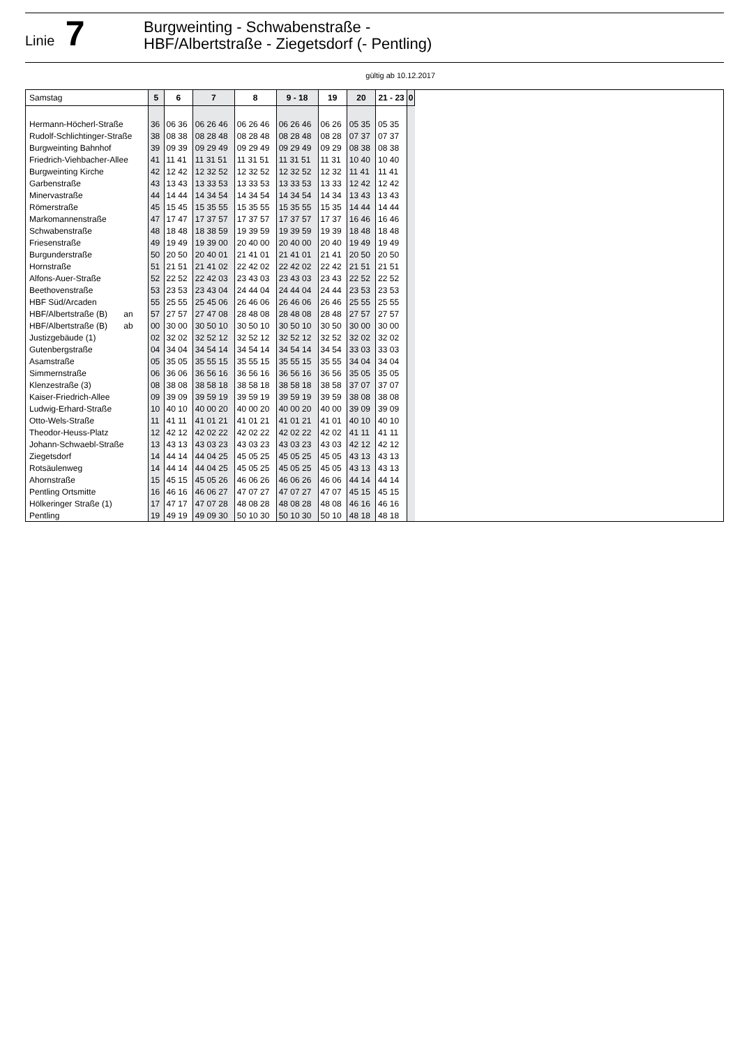Linie 7
Burgweinting - Schwabenstraße -
HBF/Albertstraße - Ziegetsdorf (- Pentling)
gültig ab 10.12.2017
| Samstag | 5 | 6 | 7 | 8 | 9 - 18 | 19 | 20 | 21 - 23 | 0 | |
| --- | --- | --- | --- | --- | --- | --- | --- | --- | --- | --- |
| Hermann-Höcherl-Straße | 36 | 06 36 | 06 26 46 | 06 26 46 | 06 26 46 | 06 26 | 05 35 | 05 35 | | |
| Rudolf-Schlichtinger-Straße | 38 | 08 38 | 08 28 48 | 08 28 48 | 08 28 48 | 08 28 | 07 37 | 07 37 | | |
| Burgweinting Bahnhof | 39 | 09 39 | 09 29 49 | 09 29 49 | 09 29 49 | 09 29 | 08 38 | 08 38 | | |
| Friedrich-Viehbacher-Allee | 41 | 11 41 | 11 31 51 | 11 31 51 | 11 31 51 | 11 31 | 10 40 | 10 40 | | |
| Burgweinting Kirche | 42 | 12 42 | 12 32 52 | 12 32 52 | 12 32 52 | 12 32 | 11 41 | 11 41 | | |
| Garbenstraße | 43 | 13 43 | 13 33 53 | 13 33 53 | 13 33 53 | 13 33 | 12 42 | 12 42 | | |
| Minervastraße | 44 | 14 44 | 14 34 54 | 14 34 54 | 14 34 54 | 14 34 | 13 43 | 13 43 | | |
| Römerstraße | 45 | 15 45 | 15 35 55 | 15 35 55 | 15 35 55 | 15 35 | 14 44 | 14 44 | | |
| Markomannenstraße | 47 | 17 47 | 17 37 57 | 17 37 57 | 17 37 57 | 17 37 | 16 46 | 16 46 | | |
| Schwabenstraße | 48 | 18 48 | 18 38 59 | 19 39 59 | 19 39 59 | 19 39 | 18 48 | 18 48 | | |
| Friesenstraße | 49 | 19 49 | 19 39 00 | 20 40 00 | 20 40 00 | 20 40 | 19 49 | 19 49 | | |
| Burgunderstraße | 50 | 20 50 | 20 40 01 | 21 41 01 | 21 41 01 | 21 41 | 20 50 | 20 50 | | |
| Hornstraße | 51 | 21 51 | 21 41 02 | 22 42 02 | 22 42 02 | 22 42 | 21 51 | 21 51 | | |
| Alfons-Auer-Straße | 52 | 22 52 | 22 42 03 | 23 43 03 | 23 43 03 | 23 43 | 22 52 | 22 52 | | |
| Beethovenstraße | 53 | 23 53 | 23 43 04 | 24 44 04 | 24 44 04 | 24 44 | 23 53 | 23 53 | | |
| HBF Süd/Arcaden | 55 | 25 55 | 25 45 06 | 26 46 06 | 26 46 06 | 26 46 | 25 55 | 25 55 | | |
| HBF/Albertstraße (B) an | 57 | 27 57 | 27 47 08 | 28 48 08 | 28 48 08 | 28 48 | 27 57 | 27 57 | | |
| HBF/Albertstraße (B) ab | 00 | 30 00 | 30 50 10 | 30 50 10 | 30 50 10 | 30 50 | 30 00 | 30 00 | | |
| Justizgebäude (1) | 02 | 32 02 | 32 52 12 | 32 52 12 | 32 52 12 | 32 52 | 32 02 | 32 02 | | |
| Gutenbergstraße | 04 | 34 04 | 34 54 14 | 34 54 14 | 34 54 14 | 34 54 | 33 03 | 33 03 | | |
| Asamstraße | 05 | 35 05 | 35 55 15 | 35 55 15 | 35 55 15 | 35 55 | 34 04 | 34 04 | | |
| Simmernstraße | 06 | 36 06 | 36 56 16 | 36 56 16 | 36 56 16 | 36 56 | 35 05 | 35 05 | | |
| Klenzestraße (3) | 08 | 38 08 | 38 58 18 | 38 58 18 | 38 58 18 | 38 58 | 37 07 | 37 07 | | |
| Kaiser-Friedrich-Allee | 09 | 39 09 | 39 59 19 | 39 59 19 | 39 59 19 | 39 59 | 38 08 | 38 08 | | |
| Ludwig-Erhard-Straße | 10 | 40 10 | 40 00 20 | 40 00 20 | 40 00 20 | 40 00 | 39 09 | 39 09 | | |
| Otto-Wels-Straße | 11 | 41 11 | 41 01 21 | 41 01 21 | 41 01 21 | 41 01 | 40 10 | 40 10 | | |
| Theodor-Heuss-Platz | 12 | 42 12 | 42 02 22 | 42 02 22 | 42 02 22 | 42 02 | 41 11 | 41 11 | | |
| Johann-Schwaebl-Straße | 13 | 43 13 | 43 03 23 | 43 03 23 | 43 03 23 | 43 03 | 42 12 | 42 12 | | |
| Ziegetsdorf | 14 | 44 14 | 44 04 25 | 45 05 25 | 45 05 25 | 45 05 | 43 13 | 43 13 | | |
| Rotsäulenweg | 14 | 44 14 | 44 04 25 | 45 05 25 | 45 05 25 | 45 05 | 43 13 | 43 13 | | |
| Ahornstraße | 15 | 45 15 | 45 05 26 | 46 06 26 | 46 06 26 | 46 06 | 44 14 | 44 14 | | |
| Pentling Ortsmitte | 16 | 46 16 | 46 06 27 | 47 07 27 | 47 07 27 | 47 07 | 45 15 | 45 15 | | |
| Hölkeringer Straße (1) | 17 | 47 17 | 47 07 28 | 48 08 28 | 48 08 28 | 48 08 | 46 16 | 46 16 | | |
| Pentling | 19 | 49 19 | 49 09 30 | 50 10 30 | 50 10 30 | 50 10 | 48 18 | 48 18 | | |